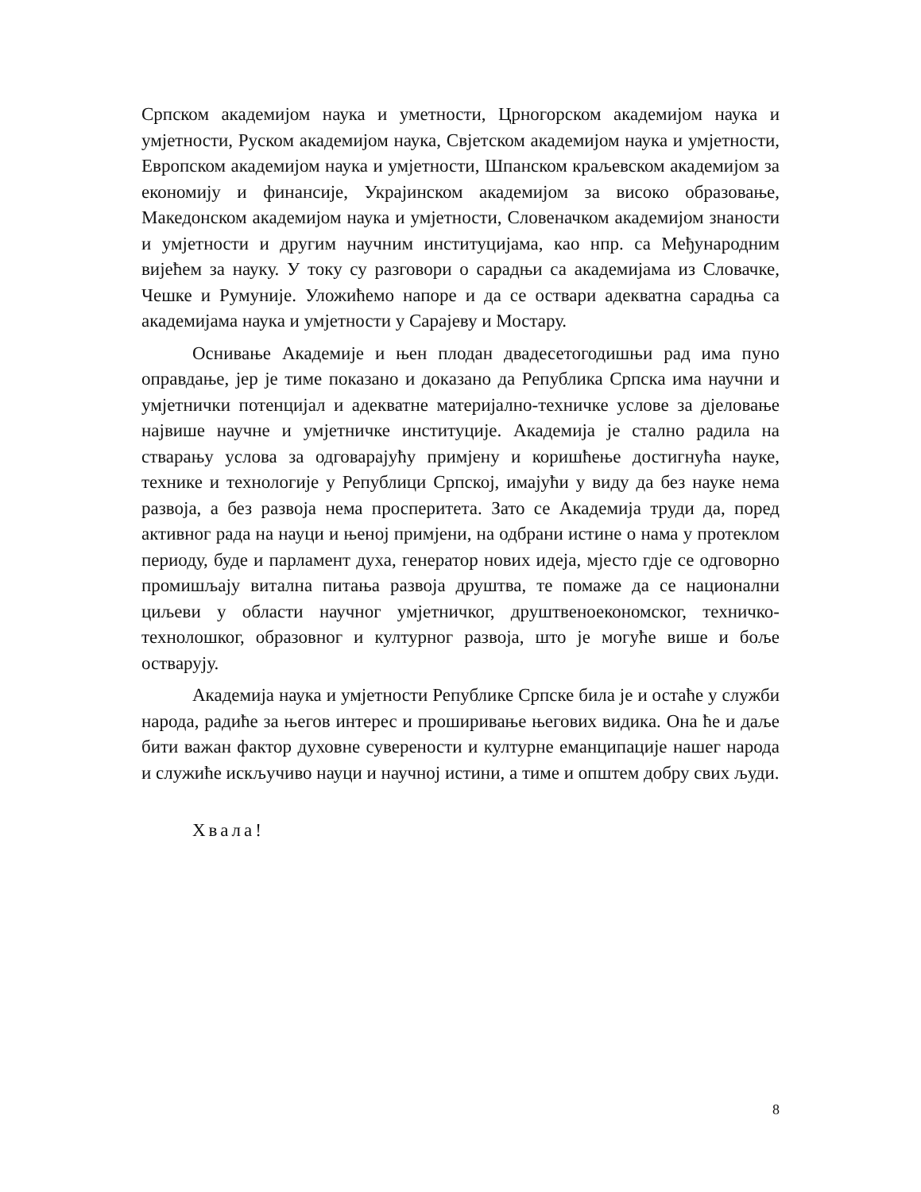Српском академијом наука и уметности, Црногорском академијом наука и умјетности, Руском академијом наука, Свјетском академијом наука и умјетности, Европском академијом наука и умјетности, Шпанском краљевском академијом за економију и финансије, Украјинском академијом за високо образовање, Македонском академијом наука и умјетности, Словеначком академијом знаности и умјетности и другим научним институцијама, као нпр. са Међународним вијећем за науку. У току су разговори о сарадњи са академијама из Словачке, Чешке и Румуније. Уложићемо напоре и да се оствари адекватна сарадња са академијама наука и умјетности у Сарајеву и Мостару.
Оснивање Академије и њен плодан двадесетогодишњи рад има пуно оправдање, јер је тиме показано и доказано да Република Српска има научни и умјетнички потенцијал и адекватне материјално-техничке услове за дјеловање највише научне и умјетничке институције. Академија је стално радила на стварању услова за одговарајућу примјену и коришћење достигнућа науке, технике и технологије у Републици Српској, имајући у виду да без науке нема развоја, а без развоја нема просперитета. Зато се Академија труди да, поред активног рада на науци и њеној примјени, на одбрани истине о нама у протеклом периоду, буде и парламент духа, генератор нових идеја, мјесто гдје се одговорно промишљају витална питања развоја друштва, те помаже да се национални циљеви у области научног умјетничког, друштвеноекономског, техничко-технолошког, образовног и културног развоја, што је могуће више и боље остварују.
Академија наука и умјетности Републике Српске била је и остаће у служби народа, радиће за његов интерес и проширивање његових видика. Она ће и даље бити важан фактор духовне суверености и културне еманципације нашег народа и служиће искључиво науци и научној истини, а тиме и општем добру свих људи.
Хвала!
8